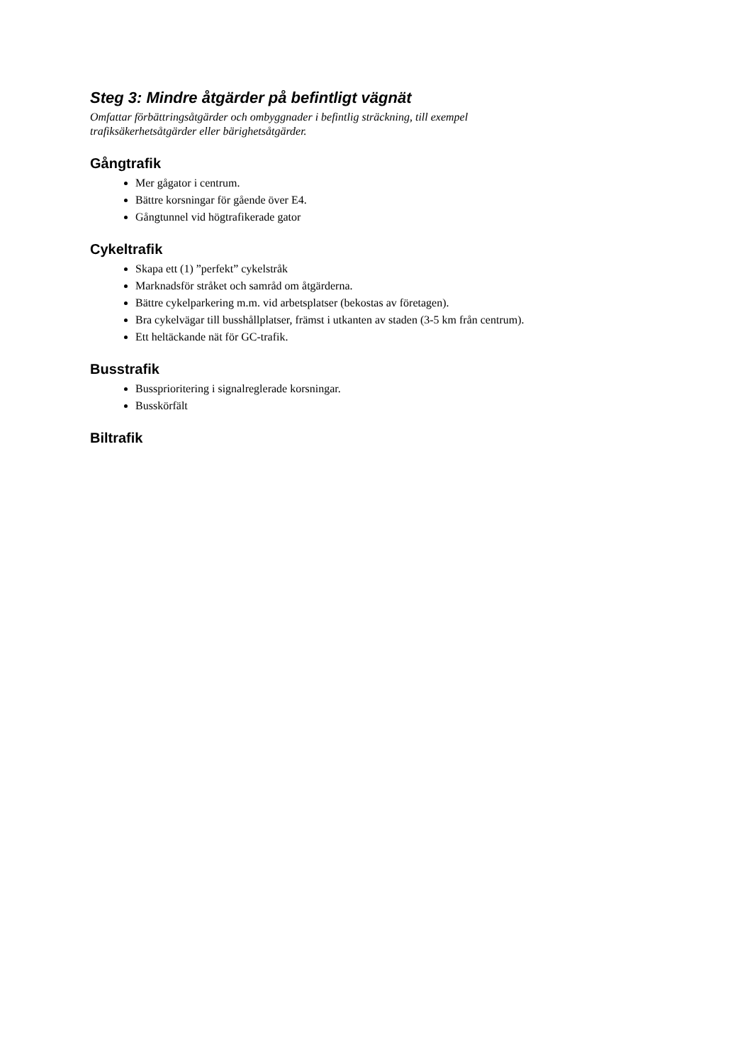Steg 3: Mindre åtgärder på befintligt vägnät
Omfattar förbättringsåtgärder och ombyggnader i befintlig sträckning, till exempel
trafiksäkerhetsåtgärder eller bärighetsåtgärder.
Gångtrafik
Mer gågator i centrum.
Bättre korsningar för gående över E4.
Gångtunnel vid högtrafikerade gator
Cykeltrafik
Skapa ett (1) ”perfekt” cykelstråk
Marknadsför stråket och samråd om åtgärderna.
Bättre cykelparkering m.m. vid arbetsplatser (bekostas av företagen).
Bra cykelvägar till busshållplatser, främst i utkanten av staden (3-5 km från centrum).
Ett heltäckande nät för GC-trafik.
Busstrafik
Bussprioritering i signalreglerade korsningar.
Busskörfält
Biltrafik